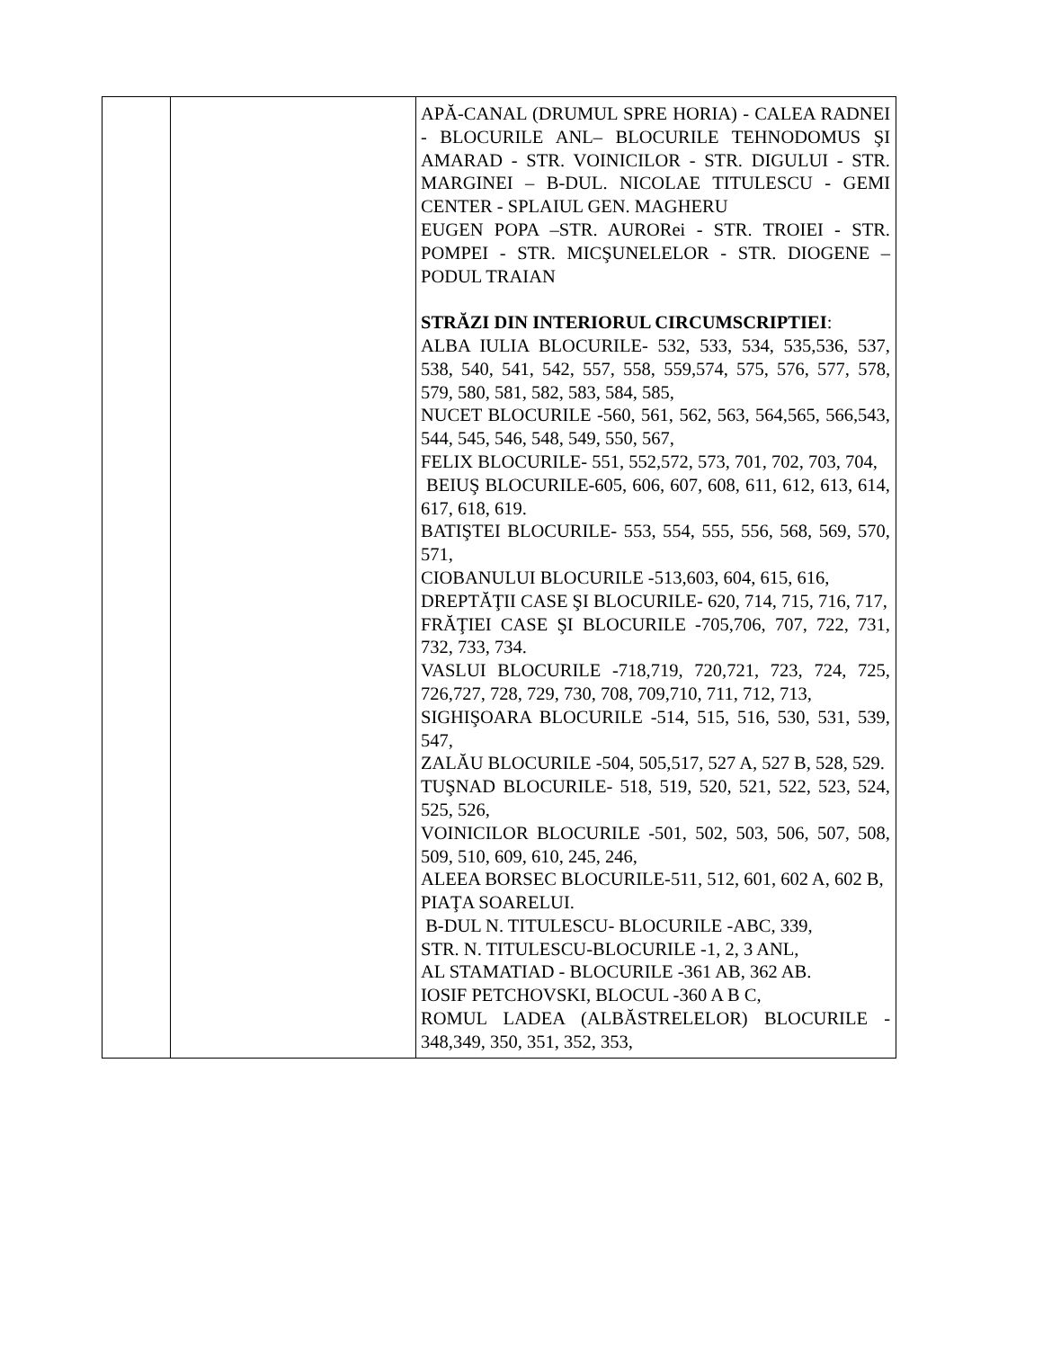| | | APĂ-CANAL (DRUMUL SPRE HORIA) - CALEA RADNEI - BLOCURILE ANL– BLOCURILE TEHNODOMUS ŞI AMARAD - STR. VOINICILOR - STR. DIGULUI - STR. MARGINEI – B-DUL. NICOLAE TITULESCU - GEMI CENTER - SPLAIUL GEN. MAGHERU EUGEN POPA –STR. AURORei - STR. TROIEI - STR. POMPEI - STR. MICŞUNELELOR - STR. DIOGENE – PODUL TRAIAN STRĂZI DIN INTERIORUL CIRCUMSCRIPTIEI : ALBA IULIA BLOCURILE- 532, 533, 534, 535,536, 537, 538, 540, 541, 542, 557, 558, 559,574, 575, 576, 577, 578, 579, 580, 581, 582, 583, 584, 585, NUCET BLOCURILE -560, 561, 562, 563, 564,565, 566,543, 544, 545, 546, 548, 549, 550, 567, FELIX BLOCURILE- 551, 552,572, 573, 701, 702, 703, 704, BEIUŞ BLOCURILE-605, 606, 607, 608, 611, 612, 613, 614, 617, 618, 619. BATIŞTEI BLOCURILE- 553, 554, 555, 556, 568, 569, 570, 571, CIOBANULUI BLOCURILE -513,603, 604, 615, 616, DREPTĂŢII CASE ŞI BLOCURILE- 620, 714, 715, 716, 717, FRĂŢIEI CASE ŞI BLOCURILE -705,706, 707, 722, 731, 732, 733, 734. VASLUI BLOCURILE -718,719, 720,721, 723, 724, 725, 726,727, 728, 729, 730, 708, 709,710, 711, 712, 713, SIGHIŞOARA BLOCURILE -514, 515, 516, 530, 531, 539, 547, ZALĂU BLOCURILE -504, 505,517, 527 A, 527 B, 528, 529. TUŞNAD BLOCURILE- 518, 519, 520, 521, 522, 523, 524, 525, 526, VOINICILOR BLOCURILE -501, 502, 503, 506, 507, 508, 509, 510, 609, 610, 245, 246, ALEEA BORSEC BLOCURILE-511, 512, 601, 602 A, 602 B, PIAŢA SOARELUI. B-DUL N. TITULESCU- BLOCURILE -ABC, 339, STR. N. TITULESCU-BLOCURILE -1, 2, 3 ANL, AL STAMATIAD - BLOCURILE -361 AB, 362 AB. IOSIF PETCHOVSKI, BLOCUL -360 A B C, ROMUL LADEA (ALBĂSTRELELOR) BLOCURILE - 348,349, 350, 351, 352, 353, |